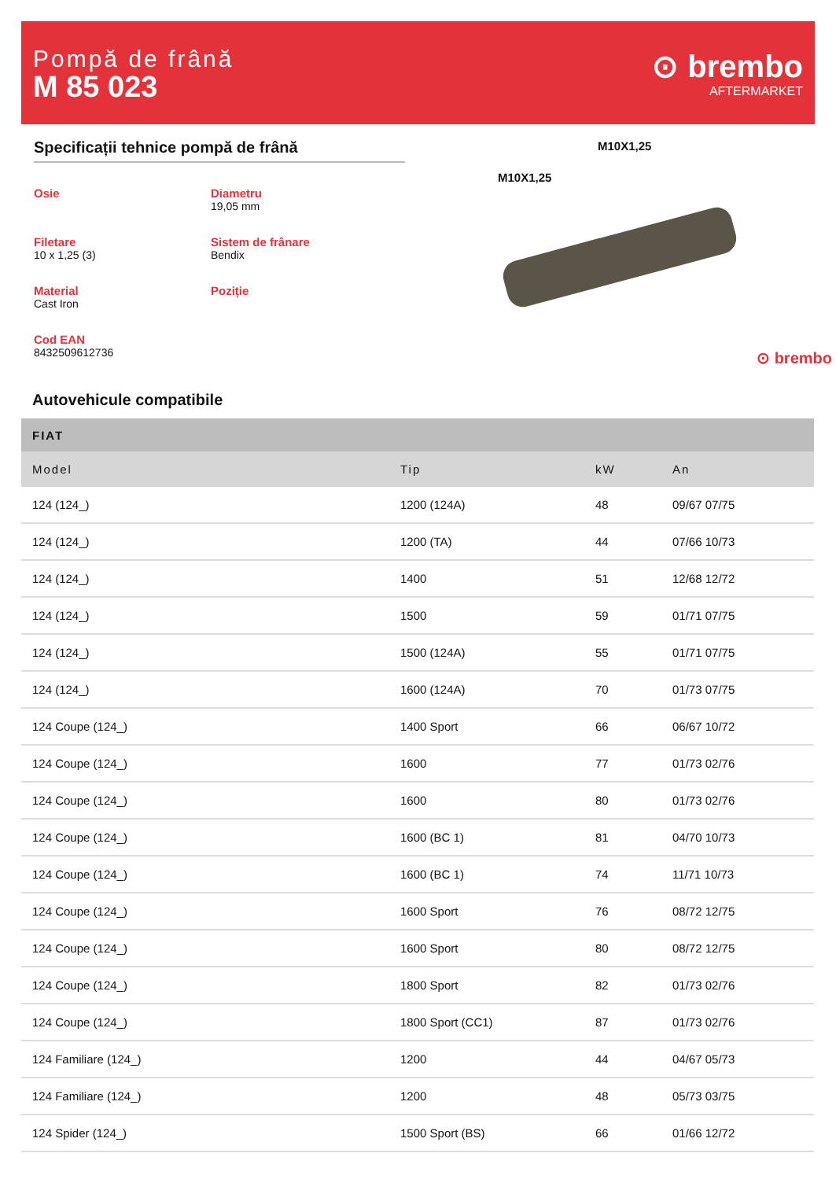Pompă de frână
M 85 023
⊙ brembo
AFTERMARKET
Specificații tehnice pompă de frână
Osie
Diametru
19,05 mm
Filetare
10 x 1,25 (3)
Sistem de frânare
Bendix
Material
Cast Iron
Poziție
Cod EAN
8432509612736
M10X1,25
M10X1,25
⊙ brembo
Autovehicule compatibile
| FIAT | | | |
| --- | --- | --- | --- |
| Model | Tip | kW | An |
| 124 (124_) | 1200 (124A) | 48 | 09/67 07/75 |
| 124 (124_) | 1200 (TA) | 44 | 07/66 10/73 |
| 124 (124_) | 1400 | 51 | 12/68 12/72 |
| 124 (124_) | 1500 | 59 | 01/71 07/75 |
| 124 (124_) | 1500 (124A) | 55 | 01/71 07/75 |
| 124 (124_) | 1600 (124A) | 70 | 01/73 07/75 |
| 124 Coupe (124_) | 1400 Sport | 66 | 06/67 10/72 |
| 124 Coupe (124_) | 1600 | 77 | 01/73 02/76 |
| 124 Coupe (124_) | 1600 | 80 | 01/73 02/76 |
| 124 Coupe (124_) | 1600 (BC 1) | 81 | 04/70 10/73 |
| 124 Coupe (124_) | 1600 (BC 1) | 74 | 11/71 10/73 |
| 124 Coupe (124_) | 1600 Sport | 76 | 08/72 12/75 |
| 124 Coupe (124_) | 1600 Sport | 80 | 08/72 12/75 |
| 124 Coupe (124_) | 1800 Sport | 82 | 01/73 02/76 |
| 124 Coupe (124_) | 1800 Sport (CC1) | 87 | 01/73 02/76 |
| 124 Familiare (124_) | 1200 | 44 | 04/67 05/73 |
| 124 Familiare (124_) | 1200 | 48 | 05/73 03/75 |
| 124 Spider (124_) | 1500 Sport (BS) | 66 | 01/66 12/72 |